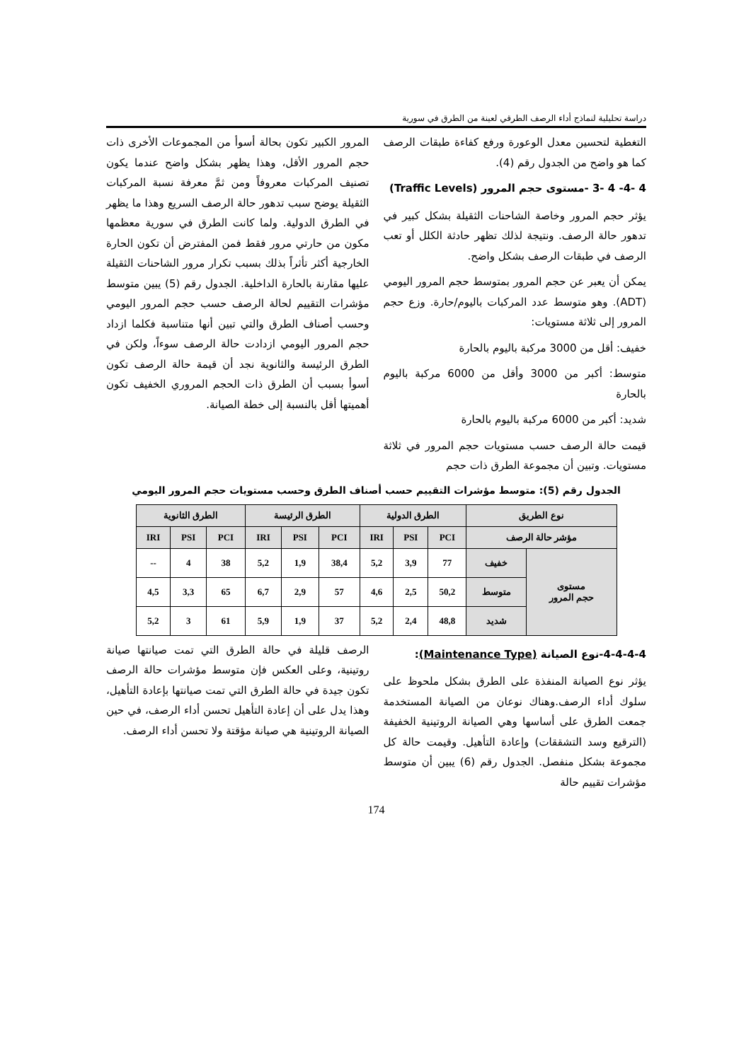دراسة تحليلية لنماذج أداء الرصف الطرقي لعينة من الطرق في سورية
التغطية لتحسين معدل الوعورة ورفع كفاءة طبقات الرصف كما هو واضح من الجدول رقم (4).
4 -4- 4 -3 -مستوى حجم المرور (Traffic Levels)
يؤثر حجم المرور وخاصة الشاحنات الثقيلة بشكل كبير في تدهور حالة الرصف. ونتيجة لذلك تظهر حادثة الكلل أو تعب الرصف في طبقات الرصف بشكل واضح.
يمكن أن يعبر عن حجم المرور بمتوسط حجم المرور اليومي (ADT). وهو متوسط عدد المركبات باليوم/حارة. وزع حجم المرور إلى ثلاثة مستويات:
خفيف: أقل من 3000 مركبة باليوم بالحارة
متوسط: أكبر من 3000 وأقل من 6000 مركبة باليوم بالحارة
شديد: أكبر من 6000 مركبة باليوم بالحارة
قيمت حالة الرصف حسب مستويات حجم المرور في ثلاثة مستويات. وتبين أن مجموعة الطرق ذات حجم
المرور الكبير تكون بحالة أسوأ من المجموعات الأخرى ذات حجم المرور الأقل، وهذا يظهر بشكل واضح عندما يكون تصنيف المركبات معروفاً ومن ثمَّ معرفة نسبة المركبات الثقيلة يوضح سبب تدهور حالة الرصف السريع وهذا ما يظهر في الطرق الدولية. ولما كانت الطرق في سورية معظمها مكون من حارتي مرور فقط فمن المفترض أن تكون الحارة الخارجية أكثر تأثراً بذلك بسبب تكرار مرور الشاحنات الثقيلة عليها مقارنة بالحارة الداخلية. الجدول رقم (5) يبين متوسط مؤشرات التقييم لحالة الرصف حسب حجم المرور اليومي وحسب أصناف الطرق والتي تبين أنها متناسبة فكلما ازداد حجم المرور اليومي ازدادت حالة الرصف سوءاً، ولكن في الطرق الرئيسة والثانوية نجد أن قيمة حالة الرصف تكون أسوأ بسبب أن الطرق ذات الحجم المروري الخفيف تكون أهميتها أقل بالنسبة إلى خطة الصيانة.
الجدول رقم (5): متوسط مؤشرات التقييم حسب أصناف الطرق وحسب مستويات حجم المرور اليومي
| نوع الطريق | | الطرق الدولية | | | الطرق الرئيسة | | | الطرق الثانوية | | |
| --- | --- | --- | --- | --- | --- | --- | --- | --- | --- | --- |
| مؤشر حالة الرصف | | PCI | PSI | IRI | PCI | PSI | IRI | PCI | PSI | IRI |
| مستوى حجم المرور | خفيف | 77 | 3,9 | 5,2 | 38,4 | 1,9 | 5,2 | 38 | 4 | -- |
| | متوسط | 50,2 | 2,5 | 4,6 | 57 | 2,9 | 6,7 | 65 | 3,3 | 4,5 |
| | شديد | 48,8 | 2,4 | 5,2 | 37 | 1,9 | 5,9 | 61 | 3 | 5,2 |
4-4-4-4-نوع الصيانة (Maintenance Type):
يؤثر نوع الصيانة المنفذة على الطرق بشكل ملحوظ على سلوك أداء الرصف.وهناك نوعان من الصيانة المستخدمة جمعت الطرق على أساسها وهي الصيانة الروتينية الخفيفة (الترقيع وسد التشققات) وإعادة التأهيل. وقيمت حالة كل مجموعة بشكل منفصل. الجدول رقم (6) يبين أن متوسط مؤشرات تقييم حالة
الرصف قليلة في حالة الطرق التي تمت صيانتها صيانة روتينية، وعلى العكس فإن متوسط مؤشرات حالة الرصف تكون جيدة في حالة الطرق التي تمت صيانتها بإعادة التأهيل، وهذا يدل على أن إعادة التأهيل تحسن أداء الرصف، في حين الصيانة الروتينية هي صيانة مؤقتة ولا تحسن أداء الرصف.
174